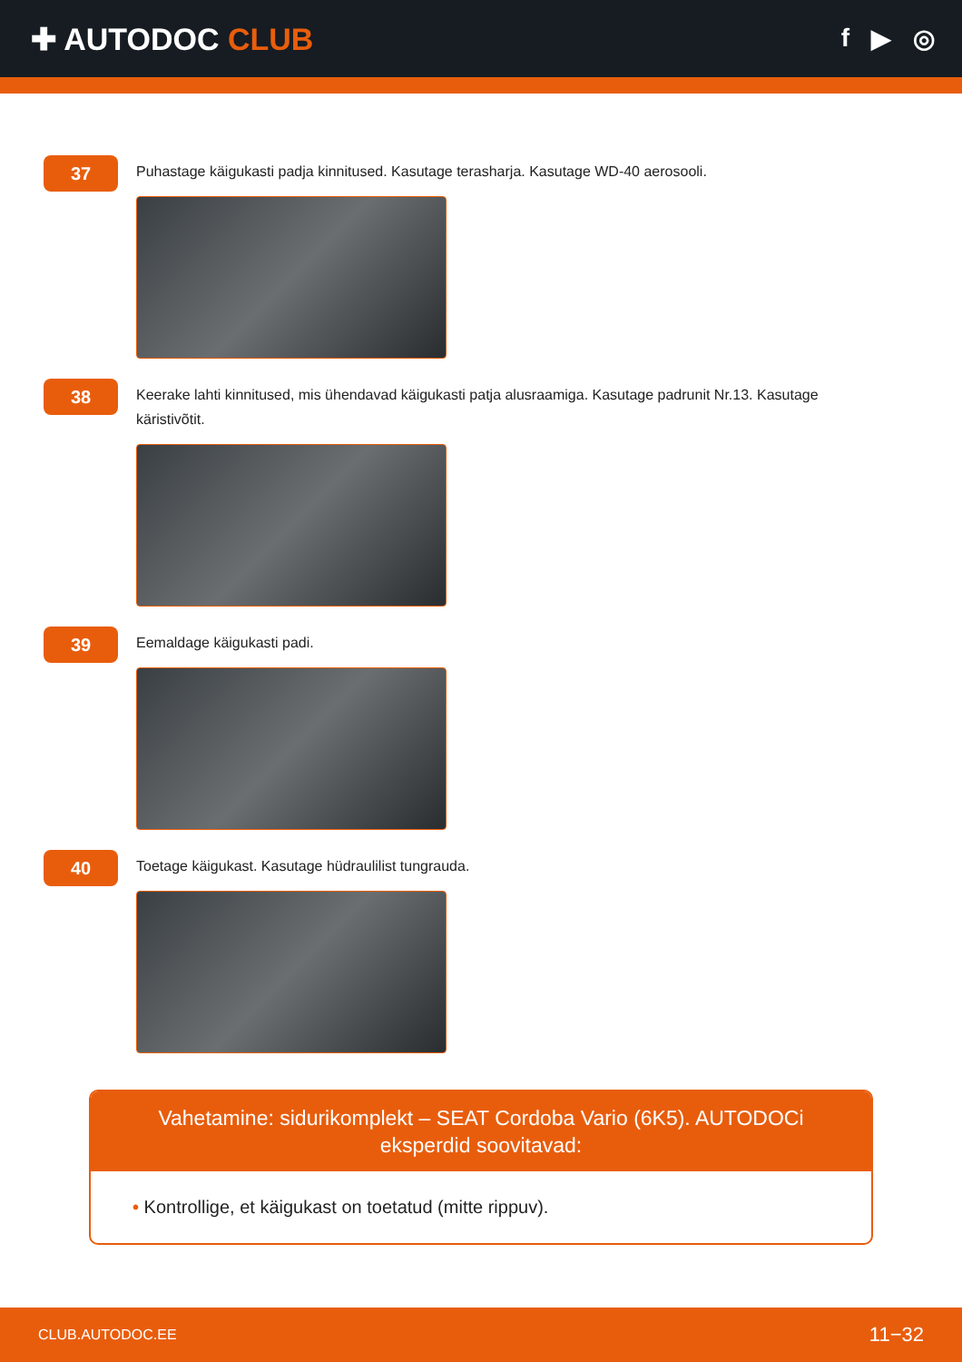✚ AUTODOC CLUB
f ▶ ◎
37
Puhastage käigukasti padja kinnitused. Kasutage terasharja. Kasutage WD-40 aerosooli.
38
Keerake lahti kinnitused, mis ühendavad käigukasti patja alusraamiga. Kasutage padrunit Nr.13. Kasutage käristivõtit.
39
Eemaldage käigukasti padi.
40
Toetage käigukast. Kasutage hüdraulilist tungrauda.
Vahetamine: sidurikomplekt – SEAT Cordoba Vario (6K5). AUTODOCi eksperdid soovitavad:
• Kontrollige, et käigukast on toetatud (mitte rippuv).
CLUB.AUTODOC.EE 11−32